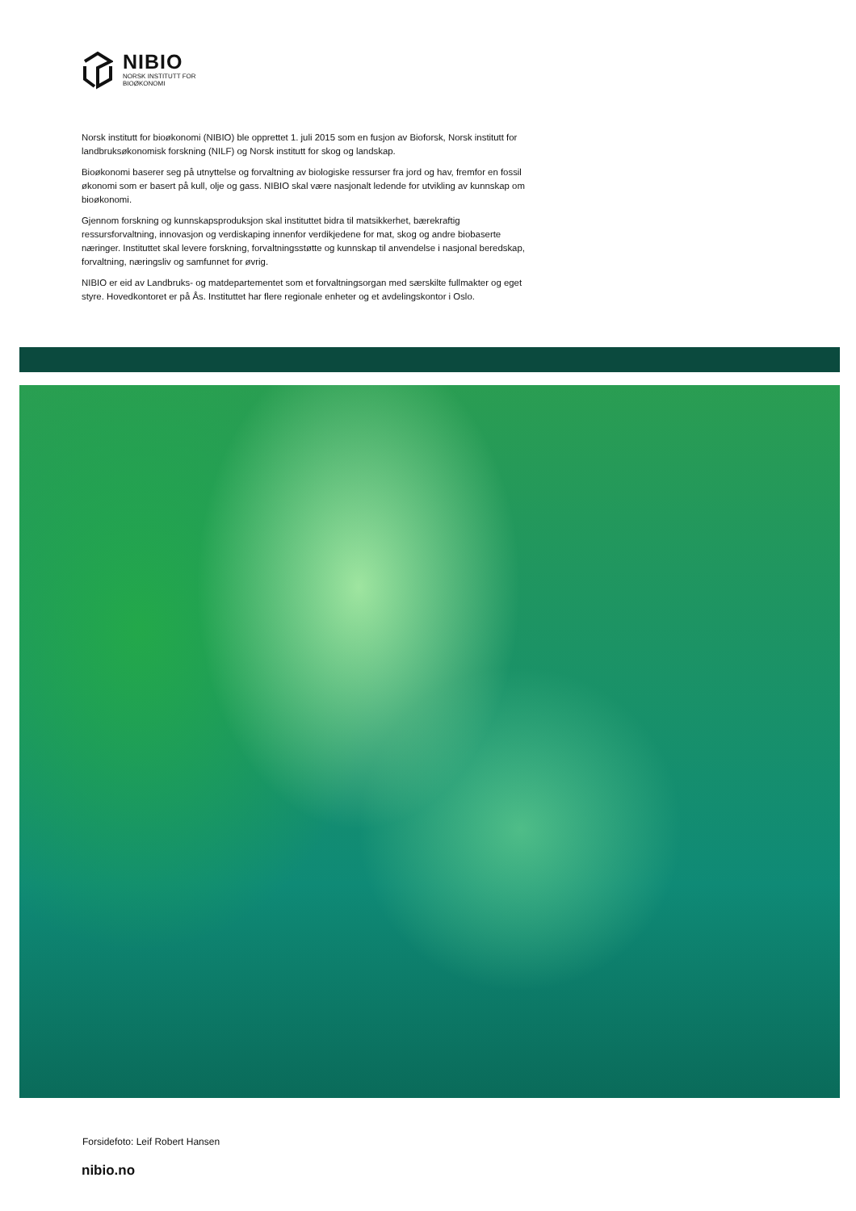NIBIO
NORSK INSTITUTT FOR
BIOØKONOMI
Norsk institutt for bioøkonomi (NIBIO) ble opprettet 1. juli 2015 som en fusjon av Bioforsk, Norsk institutt for landbruksøkonomisk forskning (NILF) og Norsk institutt for skog og landskap.
Bioøkonomi baserer seg på utnyttelse og forvaltning av biologiske ressurser fra jord og hav, fremfor en fossil økonomi som er basert på kull, olje og gass. NIBIO skal være nasjonalt ledende for utvikling av kunnskap om bioøkonomi.
Gjennom forskning og kunnskapsproduksjon skal instituttet bidra til matsikkerhet, bærekraftig ressursforvaltning, innovasjon og verdiskaping innenfor verdikjedene for mat, skog og andre biobaserte næringer. Instituttet skal levere forskning, forvaltningsstøtte og kunnskap til anvendelse i nasjonal beredskap, forvaltning, næringsliv og samfunnet for øvrig.
NIBIO er eid av Landbruks- og matdepartementet som et forvaltningsorgan med særskilte fullmakter og eget styre. Hovedkontoret er på Ås. Instituttet har flere regionale enheter og et avdelingskontor i Oslo.
Forsidefoto: Leif Robert Hansen
nibio.no